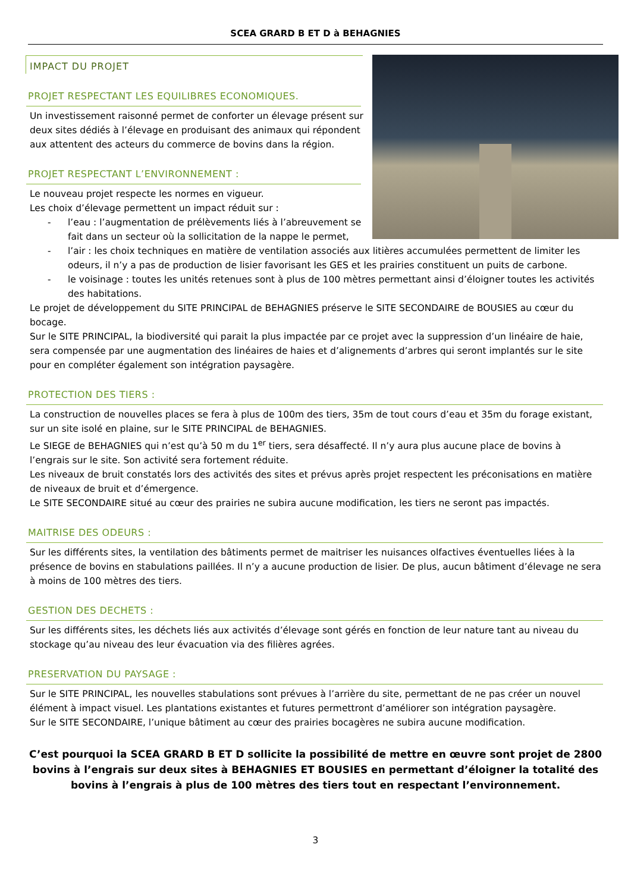SCEA GRARD B ET D à BEHAGNIES
IMPACT DU PROJET
PROJET RESPECTANT LES EQUILIBRES ECONOMIQUES.
Un investissement raisonné permet de conforter un élevage présent sur deux sites dédiés à l’élevage en produisant des animaux qui répondent aux attentent des acteurs du commerce de bovins dans la région.
PROJET RESPECTANT L’ENVIRONNEMENT :
Le nouveau projet respecte les normes en vigueur.
Les choix d’élevage permettent un impact réduit sur :
- l’eau : l’augmentation de prélèvements liés à l’abreuvement se fait dans un secteur où la sollicitation de la nappe le permet,
- l’air : les choix techniques en matière de ventilation associés aux litières accumulées permettent de limiter les odeurs, il n’y a pas de production de lisier favorisant les GES et les prairies constituent un puits de carbone.
- le voisinage : toutes les unités retenues sont à plus de 100 mètres permettant ainsi d’éloigner toutes les activités des habitations.
Le projet de développement du SITE PRINCIPAL de BEHAGNIES préserve le SITE SECONDAIRE de BOUSIES au cœur du bocage.
Sur le SITE PRINCIPAL, la biodiversité qui parait la plus impactée par ce projet avec la suppression d’un linéaire de haie, sera compensée par une augmentation des linéaires de haies et d’alignements d’arbres qui seront implantés sur le site pour en compléter également son intégration paysagère.
PROTECTION DES TIERS :
La construction de nouvelles places se fera à plus de 100m des tiers, 35m de tout cours d’eau et 35m du forage existant, sur un site isolé en plaine, sur le SITE PRINCIPAL de BEHAGNIES.
Le SIEGE de BEHAGNIES qui n’est qu’à 50 m du 1<sup>er</sup> tiers, sera désaffecté. Il n’y aura plus aucune place de bovins à l’engrais sur le site. Son activité sera fortement réduite.
Les niveaux de bruit constatés lors des activités des sites et prévus après projet respectent les préconisations en matière de niveaux de bruit et d’émergence.
Le SITE SECONDAIRE situé au cœur des prairies ne subira aucune modification, les tiers ne seront pas impactés.
MAITRISE DES ODEURS :
Sur les différents sites, la ventilation des bâtiments permet de maitriser les nuisances olfactives éventuelles liées à la présence de bovins en stabulations paillées. Il n’y a aucune production de lisier. De plus, aucun bâtiment d’élevage ne sera à moins de 100 mètres des tiers.
GESTION DES DECHETS :
Sur les différents sites, les déchets liés aux activités d’élevage sont gérés en fonction de leur nature tant au niveau du stockage qu’au niveau des leur évacuation via des filières agrées.
PRESERVATION DU PAYSAGE :
Sur le SITE PRINCIPAL, les nouvelles stabulations sont prévues à l’arrière du site, permettant de ne pas créer un nouvel élément à impact visuel. Les plantations existantes et futures permettront d’améliorer son intégration paysagère.
Sur le SITE SECONDAIRE, l’unique bâtiment au cœur des prairies bocagères ne subira aucune modification.
C’est pourquoi la SCEA GRARD B ET D sollicite la possibilité de mettre en œuvre sont projet de 2800 bovins à l’engrais sur deux sites à BEHAGNIES ET BOUSIES en permettant d’éloigner la totalité des bovins à l’engrais à plus de 100 mètres des tiers tout en respectant l’environnement.
3